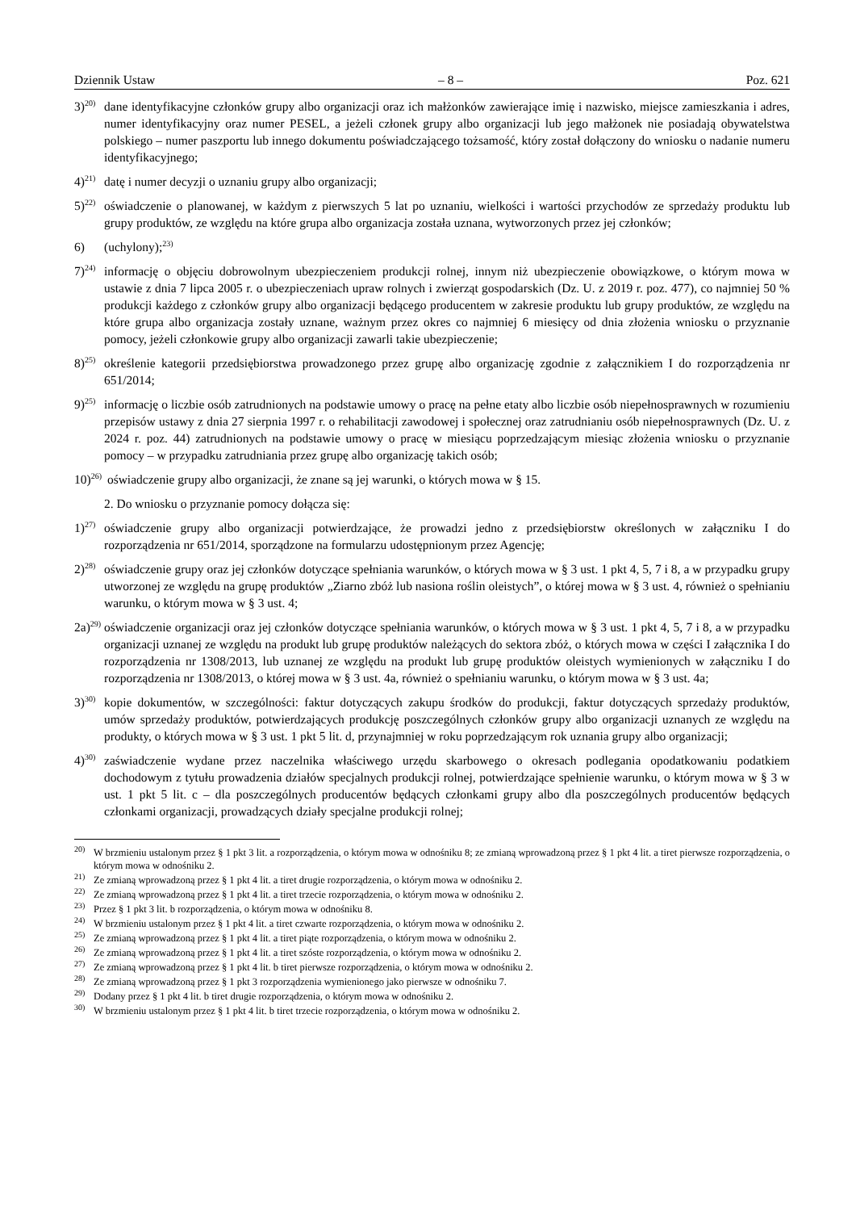Dziennik Ustaw – 8 – Poz. 621
3)<sup>20)</sup> dane identyfikacyjne członków grupy albo organizacji oraz ich małżonków zawierające imię i nazwisko, miejsce zamieszkania i adres, numer identyfikacyjny oraz numer PESEL, a jeżeli członek grupy albo organizacji lub jego małżonek nie posiadają obywatelstwa polskiego – numer paszportu lub innego dokumentu poświadczającego tożsamość, który został dołączony do wniosku o nadanie numeru identyfikacyjnego;
4)<sup>21)</sup> datę i numer decyzji o uznaniu grupy albo organizacji;
5)<sup>22)</sup> oświadczenie o planowanej, w każdym z pierwszych 5 lat po uznaniu, wielkości i wartości przychodów ze sprzedaży produktu lub grupy produktów, ze względu na które grupa albo organizacja została uznana, wytworzonych przez jej członków;
6) (uchylony);<sup>23)</sup>
7)<sup>24)</sup> informację o objęciu dobrowolnym ubezpieczeniem produkcji rolnej, innym niż ubezpieczenie obowiązkowe, o którym mowa w ustawie z dnia 7 lipca 2005 r. o ubezpieczeniach upraw rolnych i zwierząt gospodarskich (Dz. U. z 2019 r. poz. 477), co najmniej 50 % produkcji każdego z członków grupy albo organizacji będącego producentem w zakresie produktu lub grupy produktów, ze względu na które grupa albo organizacja zostały uznane, ważnym przez okres co najmniej 6 miesięcy od dnia złożenia wniosku o przyznanie pomocy, jeżeli członkowie grupy albo organizacji zawarli takie ubezpieczenie;
8)<sup>25)</sup> określenie kategorii przedsiębiorstwa prowadzonego przez grupę albo organizację zgodnie z załącznikiem I do rozporządzenia nr 651/2014;
9)<sup>25)</sup> informację o liczbie osób zatrudnionych na podstawie umowy o pracę na pełne etaty albo liczbie osób niepełnosprawnych w rozumieniu przepisów ustawy z dnia 27 sierpnia 1997 r. o rehabilitacji zawodowej i społecznej oraz zatrudnianiu osób niepełnosprawnych (Dz. U. z 2024 r. poz. 44) zatrudnionych na podstawie umowy o pracę w miesiącu poprzedzającym miesiąc złożenia wniosku o przyznanie pomocy – w przypadku zatrudniania przez grupę albo organizację takich osób;
10)<sup>26)</sup> oświadczenie grupy albo organizacji, że znane są jej warunki, o których mowa w § 15.
2. Do wniosku o przyznanie pomocy dołącza się:
1)<sup>27)</sup> oświadczenie grupy albo organizacji potwierdzające, że prowadzi jedno z przedsiębiorstw określonych w załączniku I do rozporządzenia nr 651/2014, sporządzone na formularzu udostępnionym przez Agencję;
2)<sup>28)</sup> oświadczenie grupy oraz jej członków dotyczące spełniania warunków, o których mowa w § 3 ust. 1 pkt 4, 5, 7 i 8, a w przypadku grupy utworzonej ze względu na grupę produktów „Ziarno zbóż lub nasiona roślin oleistych”, o której mowa w § 3 ust. 4, również o spełnianiu warunku, o którym mowa w § 3 ust. 4;
2a)<sup>29)</sup> oświadczenie organizacji oraz jej członków dotyczące spełniania warunków, o których mowa w § 3 ust. 1 pkt 4, 5, 7 i 8, a w przypadku organizacji uznanej ze względu na produkt lub grupę produktów należących do sektora zbóż, o których mowa w części I załącznika I do rozporządzenia nr 1308/2013, lub uznanej ze względu na produkt lub grupę produktów oleistych wymienionych w załączniku I do rozporządzenia nr 1308/2013, o której mowa w § 3 ust. 4a, również o spełnianiu warunku, o którym mowa w § 3 ust. 4a;
3)<sup>30)</sup> kopie dokumentów, w szczególności: faktur dotyczących zakupu środków do produkcji, faktur dotyczących sprzedaży produktów, umów sprzedaży produktów, potwierdzających produkcję poszczególnych członków grupy albo organizacji uznanych ze względu na produkty, o których mowa w § 3 ust. 1 pkt 5 lit. d, przynajmniej w roku poprzedzającym rok uznania grupy albo organizacji;
4)<sup>30)</sup> zaświadczenie wydane przez naczelnika właściwego urzędu skarbowego o okresach podlegania opodatkowaniu podatkiem dochodowym z tytułu prowadzenia działów specjalnych produkcji rolnej, potwierdzające spełnienie warunku, o którym mowa w § 3 w ust. 1 pkt 5 lit. c – dla poszczególnych producentów będących członkami grupy albo dla poszczególnych producentów będących członkami organizacji, prowadzących działy specjalne produkcji rolnej;
<sup>20)</sup> W brzmieniu ustalonym przez § 1 pkt 3 lit. a rozporządzenia, o którym mowa w odnośniku 8; ze zmianą wprowadzoną przez § 1 pkt 4 lit. a tiret pierwsze rozporządzenia, o którym mowa w odnośniku 2.
<sup>21)</sup> Ze zmianą wprowadzoną przez § 1 pkt 4 lit. a tiret drugie rozporządzenia, o którym mowa w odnośniku 2.
<sup>22)</sup> Ze zmianą wprowadzoną przez § 1 pkt 4 lit. a tiret trzecie rozporządzenia, o którym mowa w odnośniku 2.
<sup>23)</sup> Przez § 1 pkt 3 lit. b rozporządzenia, o którym mowa w odnośniku 8.
<sup>24)</sup> W brzmieniu ustalonym przez § 1 pkt 4 lit. a tiret czwarte rozporządzenia, o którym mowa w odnośniku 2.
<sup>25)</sup> Ze zmianą wprowadzoną przez § 1 pkt 4 lit. a tiret piąte rozporządzenia, o którym mowa w odnośniku 2.
<sup>26)</sup> Ze zmianą wprowadzoną przez § 1 pkt 4 lit. a tiret szóste rozporządzenia, o którym mowa w odnośniku 2.
<sup>27)</sup> Ze zmianą wprowadzoną przez § 1 pkt 4 lit. b tiret pierwsze rozporządzenia, o którym mowa w odnośniku 2.
<sup>28)</sup> Ze zmianą wprowadzoną przez § 1 pkt 3 rozporządzenia wymienionego jako pierwsze w odnośniku 7.
<sup>29)</sup> Dodany przez § 1 pkt 4 lit. b tiret drugie rozporządzenia, o którym mowa w odnośniku 2.
<sup>30)</sup> W brzmieniu ustalonym przez § 1 pkt 4 lit. b tiret trzecie rozporządzenia, o którym mowa w odnośniku 2.